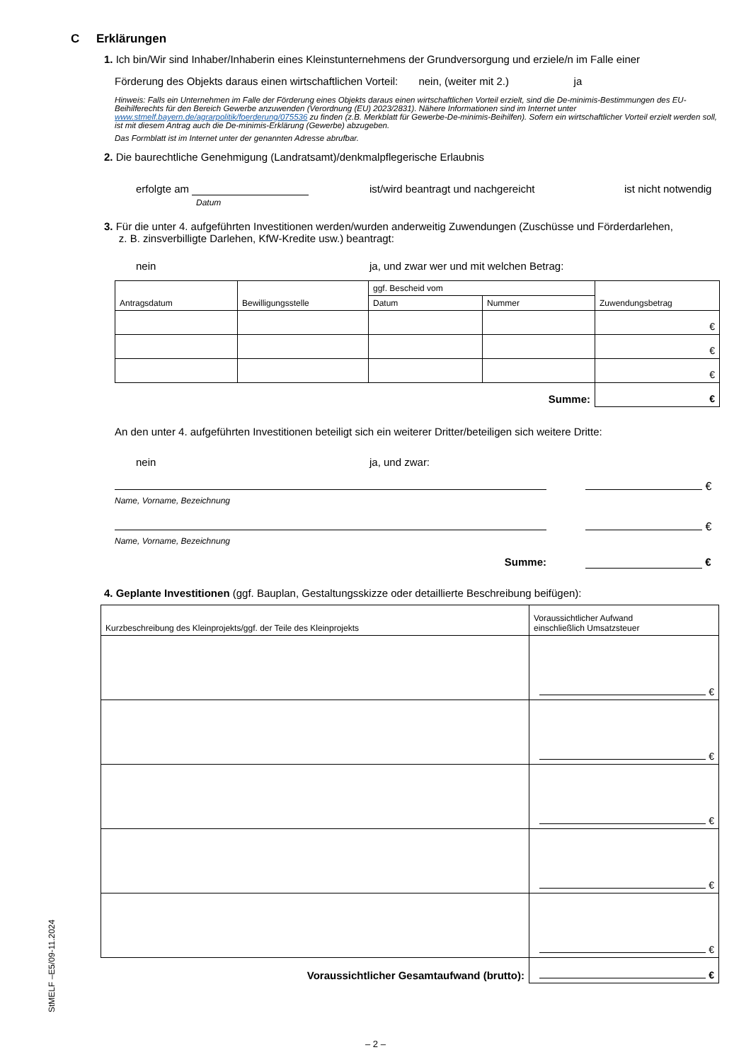C Erklärungen
1. Ich bin/Wir sind Inhaber/Inhaberin eines Kleinstunternehmens der Grundversorgung und erziele/n im Falle einer
Förderung des Objekts daraus einen wirtschaftlichen Vorteil: nein, (weiter mit 2.) ja
Hinweis: Falls ein Unternehmen im Falle der Förderung eines Objekts daraus einen wirtschaftlichen Vorteil erzielt, sind die De-minimis-Bestimmungen des EU-Beihilferechts für den Bereich Gewerbe anzuwenden (Verordnung (EU) 2023/2831). Nähere Informationen sind im Internet unter www.stmelf.bayern.de/agrarpolitik/foerderung/075536 zu finden (z.B. Merkblatt für Gewerbe-De-minimis-Beihilfen). Sofern ein wirtschaftlicher Vorteil erzielt werden soll, ist mit diesem Antrag auch die De-minimis-Erklärung (Gewerbe) abzugeben.
Das Formblatt ist im Internet unter der genannten Adresse abrufbar.
2. Die baurechtliche Genehmigung (Landratsamt)/denkmalpflegerische Erlaubnis
erfolgte am
Datum ist/wird beantragt und nachgereicht ist nicht notwendig
3. Für die unter 4. aufgeführten Investitionen werden/wurden anderweitig Zuwendungen (Zuschüsse und Förderdarlehen,
z. B. zinsverbilligte Darlehen, KfW-Kredite usw.) beantragt:
nein ja, und zwar wer und mit welchen Betrag:
| Antragsdatum | Bewilligungsstelle | ggf. Bescheid vom | | Zuwendungsbetrag |
| --- | --- | --- | --- | --- |
| | | Datum | Nummer | |
| | | | | € |
| | | | | € |
| | | | | € |
| Summe: | | | | € |
An den unter 4. aufgeführten Investitionen beteiligt sich ein weiterer Dritter/beteiligen sich weitere Dritte:
nein ja, und zwar:
€
Name, Vorname, Bezeichnung
€
Name, Vorname, Bezeichnung
Summe: €
4. Geplante Investitionen (ggf. Bauplan, Gestaltungsskizze oder detaillierte Beschreibung beifügen):
| Kurzbeschreibung des Kleinprojekts/ggf. der Teile des Kleinprojekts | Voraussichtlicher Aufwand einschließlich Umsatzsteuer |
| --- | --- |
| | € |
| | € |
| | € |
| | € |
| | € |
| Voraussichtlicher Gesamtaufwand (brutto): | € |
StMELF –E5/09-11.2024
– 2 –